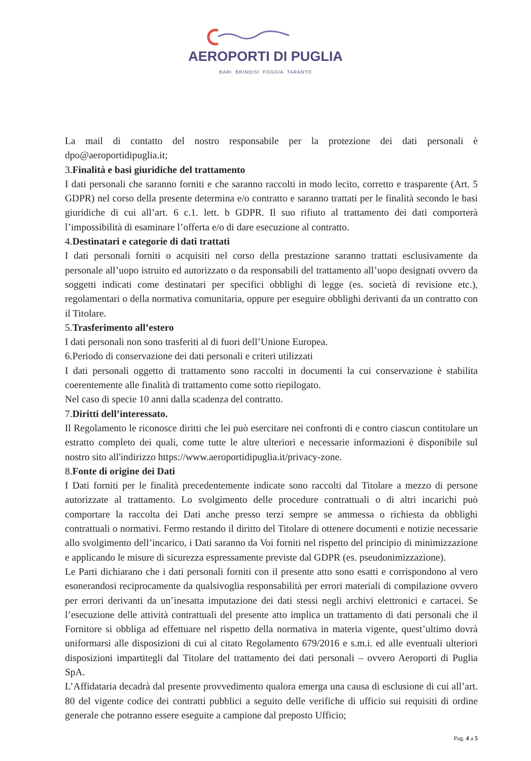AEROPORTI DI PUGLIA
BARI BRINDISI FOGGIA TARANTO
La mail di contatto del nostro responsabile per la protezione dei dati personali è dpo@aeroportidipuglia.it;
3.Finalità e basi giuridiche del trattamento
I dati personali che saranno forniti e che saranno raccolti in modo lecito, corretto e trasparente (Art. 5 GDPR) nel corso della presente determina e/o contratto e saranno trattati per le finalità secondo le basi giuridiche di cui all’art. 6 c.1. lett. b GDPR. Il suo rifiuto al trattamento dei dati comporterà l’impossibilità di esaminare l’offerta e/o di dare esecuzione al contratto.
4.Destinatari e categorie di dati trattati
I dati personali forniti o acquisiti nel corso della prestazione saranno trattati esclusivamente da personale all’uopo istruito ed autorizzato o da responsabili del trattamento all’uopo designati ovvero da soggetti indicati come destinatari per specifici obblighi di legge (es. società di revisione etc.), regolamentari o della normativa comunitaria, oppure per eseguire obblighi derivanti da un contratto con il Titolare.
5.Trasferimento all’estero
I dati personali non sono trasferiti al di fuori dell’Unione Europea.
6.Periodo di conservazione dei dati personali e criteri utilizzati
I dati personali oggetto di trattamento sono raccolti in documenti la cui conservazione è stabilita coerentemente alle finalità di trattamento come sotto riepilogato.
Nel caso di specie 10 anni dalla scadenza del contratto.
7.Diritti dell’interessato.
Il Regolamento le riconosce diritti che lei può esercitare nei confronti di e contro ciascun contitolare un estratto completo dei quali, come tutte le altre ulteriori e necessarie informazioni è disponibile sul nostro sito all'indirizzo https://www.aeroportidipuglia.it/privacy-zone.
8.Fonte di origine dei Dati
I Dati forniti per le finalità precedentemente indicate sono raccolti dal Titolare a mezzo di persone autorizzate al trattamento. Lo svolgimento delle procedure contrattuali o di altri incarichi può comportare la raccolta dei Dati anche presso terzi sempre se ammessa o richiesta da obblighi contrattuali o normativi. Fermo restando il diritto del Titolare di ottenere documenti e notizie necessarie allo svolgimento dell’incarico, i Dati saranno da Voi forniti nel rispetto del principio di minimizzazione e applicando le misure di sicurezza espressamente previste dal GDPR (es. pseudonimizzazione).
Le Parti dichiarano che i dati personali forniti con il presente atto sono esatti e corrispondono al vero esonerandosi reciprocamente da qualsivoglia responsabilità per errori materiali di compilazione ovvero per errori derivanti da un’inesatta imputazione dei dati stessi negli archivi elettronici e cartacei. Se l’esecuzione delle attività contrattuali del presente atto implica un trattamento di dati personali che il Fornitore si obbliga ad effettuare nel rispetto della normativa in materia vigente, quest’ultimo dovrà uniformarsi alle disposizioni di cui al citato Regolamento 679/2016 e s.m.i. ed alle eventuali ulteriori disposizioni impartitegli dal Titolare del trattamento dei dati personali – ovvero Aeroporti di Puglia SpA.
L’Affidataria decadrà dal presente provvedimento qualora emerga una causa di esclusione di cui all’art. 80 del vigente codice dei contratti pubblici a seguito delle verifiche di ufficio sui requisiti di ordine generale che potranno essere eseguite a campione dal preposto Ufficio;
Pag. 4 a 5